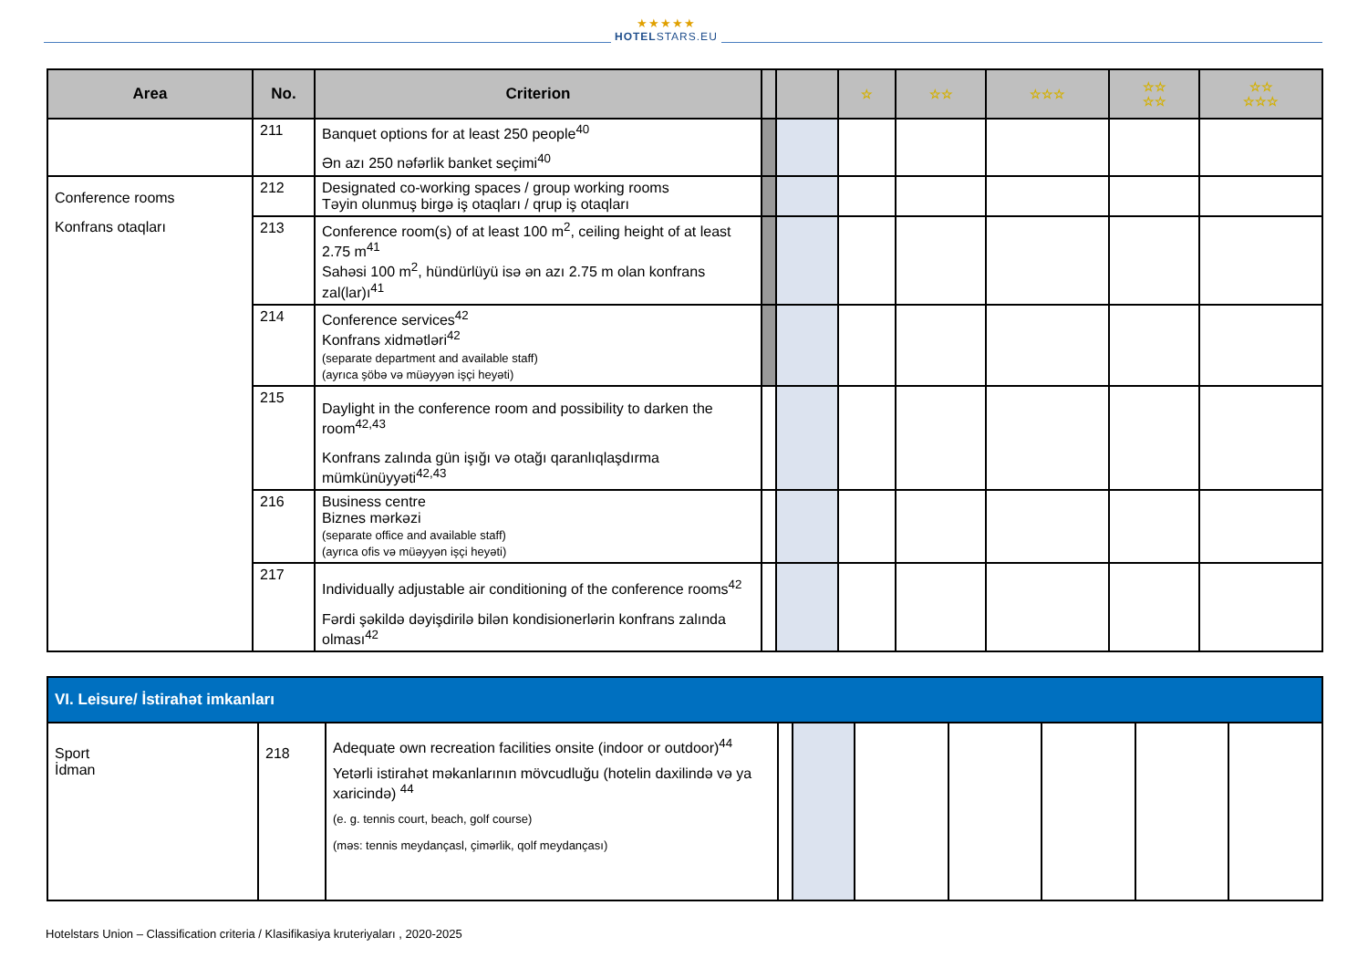★★★★★
HOTELSTARS.EU
| Area | No. | Criterion | | | ☆ | ☆☆ | ☆☆☆ | ☆☆ ☆☆ | ☆☆ ☆☆☆ |
| --- | --- | --- | --- | --- | --- | --- | --- | --- | --- |
| | 211 | Banquet options for at least 250 people<sup>40</sup> Ən azı 250 nəfərlik banket seçimi<sup>40</sup> | | | | | | | |
| Conference rooms Konfrans otaqları | 212 | Designated co-working spaces / group working rooms Təyin olunmuş birgə iş otaqları / qrup iş otaqları | | | | | | | |
| | 213 | Conference room(s) of at least 100 m<sup>2</sup>, ceiling height of at least 2.75 m<sup>41</sup> Sahəsi 100 m<sup>2</sup>, hündürlüyü isə ən azı 2.75 m olan konfrans zal(lar)ı<sup>41</sup> | | | | | | | |
| | 214 | Conference services<sup>42</sup> Konfrans xidmətləri<sup>42</sup> (separate department and available staff) (ayrıca şöbə və müəyyən işçi heyəti) | | | | | | | |
| | 215 | Daylight in the conference room and possibility to darken the room<sup>42,43</sup> Konfrans zalında gün işığı və otağı qaranlıqlaşdırma mümkünüyyəti<sup>42,43</sup> | | | | | | | |
| | 216 | Business centre Biznes mərkəzi (separate office and available staff) (ayrıca ofis və müəyyən işçi heyəti) | | | | | | | |
| | 217 | Individually adjustable air conditioning of the conference rooms<sup>42</sup> Fərdi şəkildə dəyişdirilə bilən kondisionerlərin konfrans zalında olması<sup>42</sup> | | | | | | | |
| VI. Leisure/ İstirahət imkanları | | | | | | | | | |
| Sport İdman | 218 | Adequate own recreation facilities onsite (indoor or outdoor)<sup>44</sup> Yetərli istirahət məkanlarının mövcudluğu (hotelin daxilində və ya xaricində) <sup>44</sup> (e. g. tennis court, beach, golf course) (məs: tennis meydançasl, çimərlik, qolf meydançası) | | | | | | | |
Hotelstars Union – Classification criteria / Klasifikasiya kruteriyaları , 2020-2025